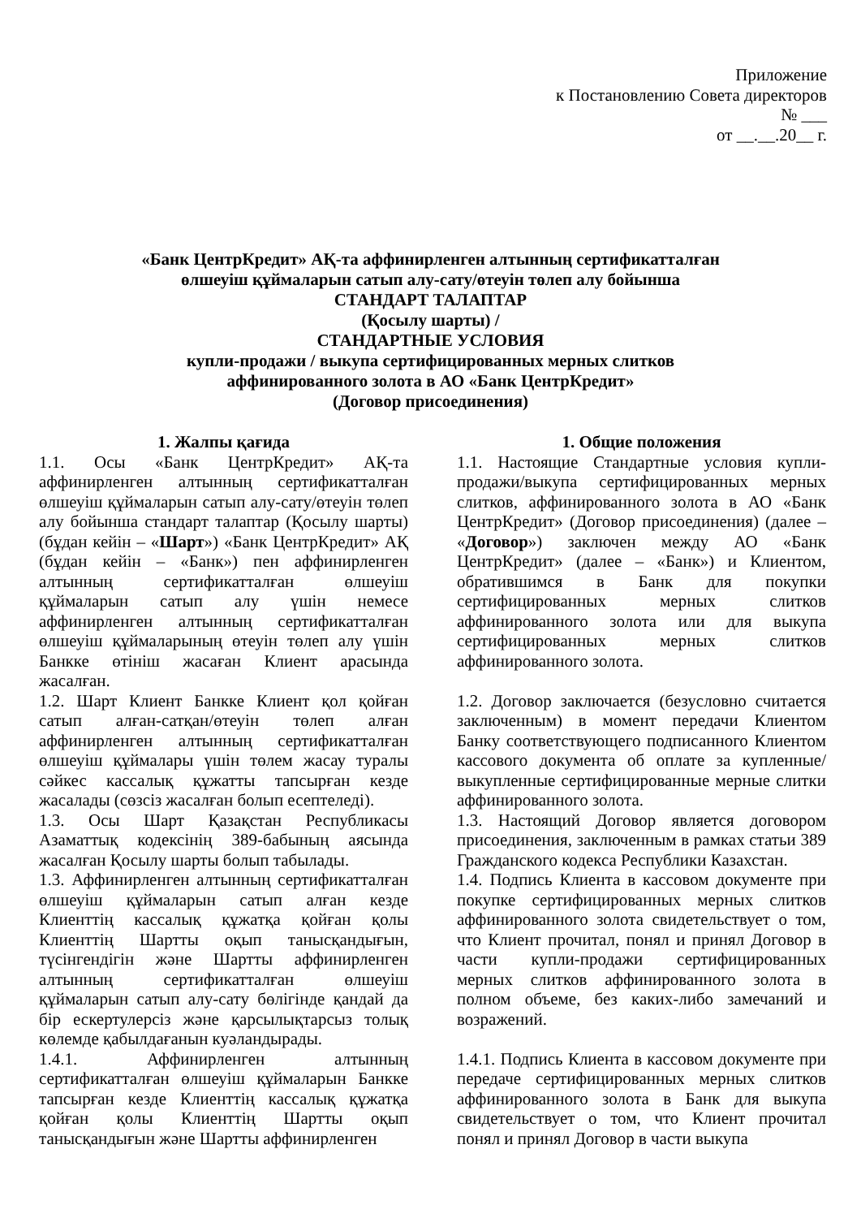Приложение
к Постановлению Совета директоров
№ ___
от __.__.20__ г.
«Банк ЦентрКредит» АҚ-та аффинирленген алтынның сертификатталған
өлшеуіш құймаларын сатып алу-сату/өтеуін төлеп алу бойынша
СТАНДАРТ ТАЛАПТАР
(Қосылу шарты) /
СТАНДАРТНЫЕ УСЛОВИЯ
купли-продажи / выкупа сертифицированных мерных слитков
аффинированного золота в АО «Банк ЦентрКредит»
(Договор присоединения)
| 1. Жалпы қағида | 1. Общие положения |
| 1.1. Осы «Банк ЦентрКредит» АҚ-та аффинирленген алтынның сертификатталған өлшеуіш құймаларын сатып алу-сату/өтеуін төлеп алу бойынша стандарт талаптар (Қосылу шарты) (бұдан кейін – « Шарт ») «Банк ЦентрКредит» АҚ (бұдан кейін – «Банк») пен аффинирленген алтынның сертификатталған өлшеуіш құймаларын сатып алу үшін немесе аффинирленген алтынның сертификатталған өлшеуіш құймаларының өтеуін төлеп алу үшін Банкке өтініш жасаған Клиент арасында жасалған. | 1.1. Настоящие Стандартные условия купли-продажи/выкупа сертифицированных мерных слитков, аффинированного золота в АО «Банк ЦентрКредит» (Договор присоединения) (далее – « Договор ») заключен между АО «Банк ЦентрКредит» (далее – «Банк») и Клиентом, обратившимся в Банк для покупки сертифицированных мерных слитков аффинированного золота или для выкупа сертифицированных мерных слитков аффинированного золота. |
| 1.2. Шарт Клиент Банкке Клиент қол қойған сатып алған-сатқан/өтеуін төлеп алған аффинирленген алтынның сертификатталған өлшеуіш құймалары үшін төлем жасау туралы сәйкес кассалық құжатты тапсырған кезде жасалады (сөзсіз жасалған болып есептеледі). | 1.2. Договор заключается (безусловно считается заключенным) в момент передачи Клиентом Банку соответствующего подписанного Клиентом кассового документа об оплате за купленные/выкупленные сертифицированные мерные слитки аффинированного золота. |
| 1.3. Осы Шарт Қазақстан Республикасы Азаматтық кодексінің 389-бабының аясында жасалған Қосылу шарты болып табылады. | 1.3. Настоящий Договор является договором присоединения, заключенным в рамках статьи 389 Гражданского кодекса Республики Казахстан. |
| 1.3. Аффинирленген алтынның сертификатталған өлшеуіш құймаларын сатып алған кезде Клиенттің кассалық құжатқа қойған қолы Клиенттің Шартты оқып танысқандығын, түсінгендігін және Шартты аффинирленген алтынның сертификатталған өлшеуіш құймаларын сатып алу-сату бөлігінде қандай да бір ескертулерсіз және қарсылықтарсыз толық көлемде қабылдағанын куәландырады. | 1.4. Подпись Клиента в кассовом документе при покупке сертифицированных мерных слитков аффинированного золота свидетельствует о том, что Клиент прочитал, понял и принял Договор в части купли-продажи сертифицированных мерных слитков аффинированного золота в полном объеме, без каких-либо замечаний и возражений. |
| 1.4.1. Аффинирленген алтынның сертификатталған өлшеуіш құймаларын Банкке тапсырған кезде Клиенттің кассалық құжатқа қойған қолы Клиенттің Шартты оқып танысқандығын және Шартты аффинирленген | 1.4.1. Подпись Клиента в кассовом документе при передаче сертифицированных мерных слитков аффинированного золота в Банк для выкупа свидетельствует о том, что Клиент прочитал понял и принял Договор в части выкупа |